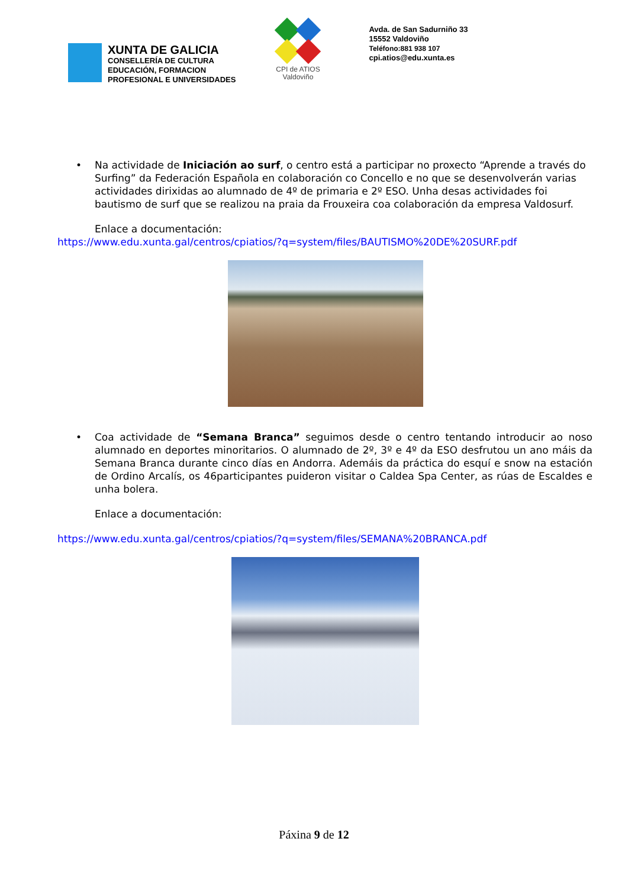XUNTA DE GALICIA
CONSELLERÍA DE CULTURA
EDUCACIÓN, FORMACION
PROFESIONAL E UNIVERSIDADES
CPI de ATIOS
Valdoviño
Avda. de San Sadurniño 33
15552 Valdoviño
Teléfono:881 938 107
cpi.atios@edu.xunta.es
• Na actividade de Iniciación ao surf, o centro está a participar no proxecto “Aprende a través do Surfing” da Federación Española en colaboración co Concello e no que se desenvolverán varias actividades dirixidas ao alumnado de 4º de primaria e 2º ESO. Unha desas actividades foi bautismo de surf que se realizou na praia da Frouxeira coa colaboración da empresa Valdosurf.
Enlace a documentación:
https://www.edu.xunta.gal/centros/cpiatios/?q=system/files/BAUTISMO%20DE%20SURF.pdf
• Coa actividade de “Semana Branca” seguimos desde o centro tentando introducir ao noso alumnado en deportes minoritarios. O alumnado de 2º, 3º e 4º da ESO desfrutou un ano máis da Semana Branca durante cinco días en Andorra. Ademáis da práctica do esquí e snow na estación de Ordino Arcalís, os 46participantes puideron visitar o Caldea Spa Center, as rúas de Escaldes e unha bolera.
Enlace a documentación:
https://www.edu.xunta.gal/centros/cpiatios/?q=system/files/SEMANA%20BRANCA.pdf
Páxina 9 de 12